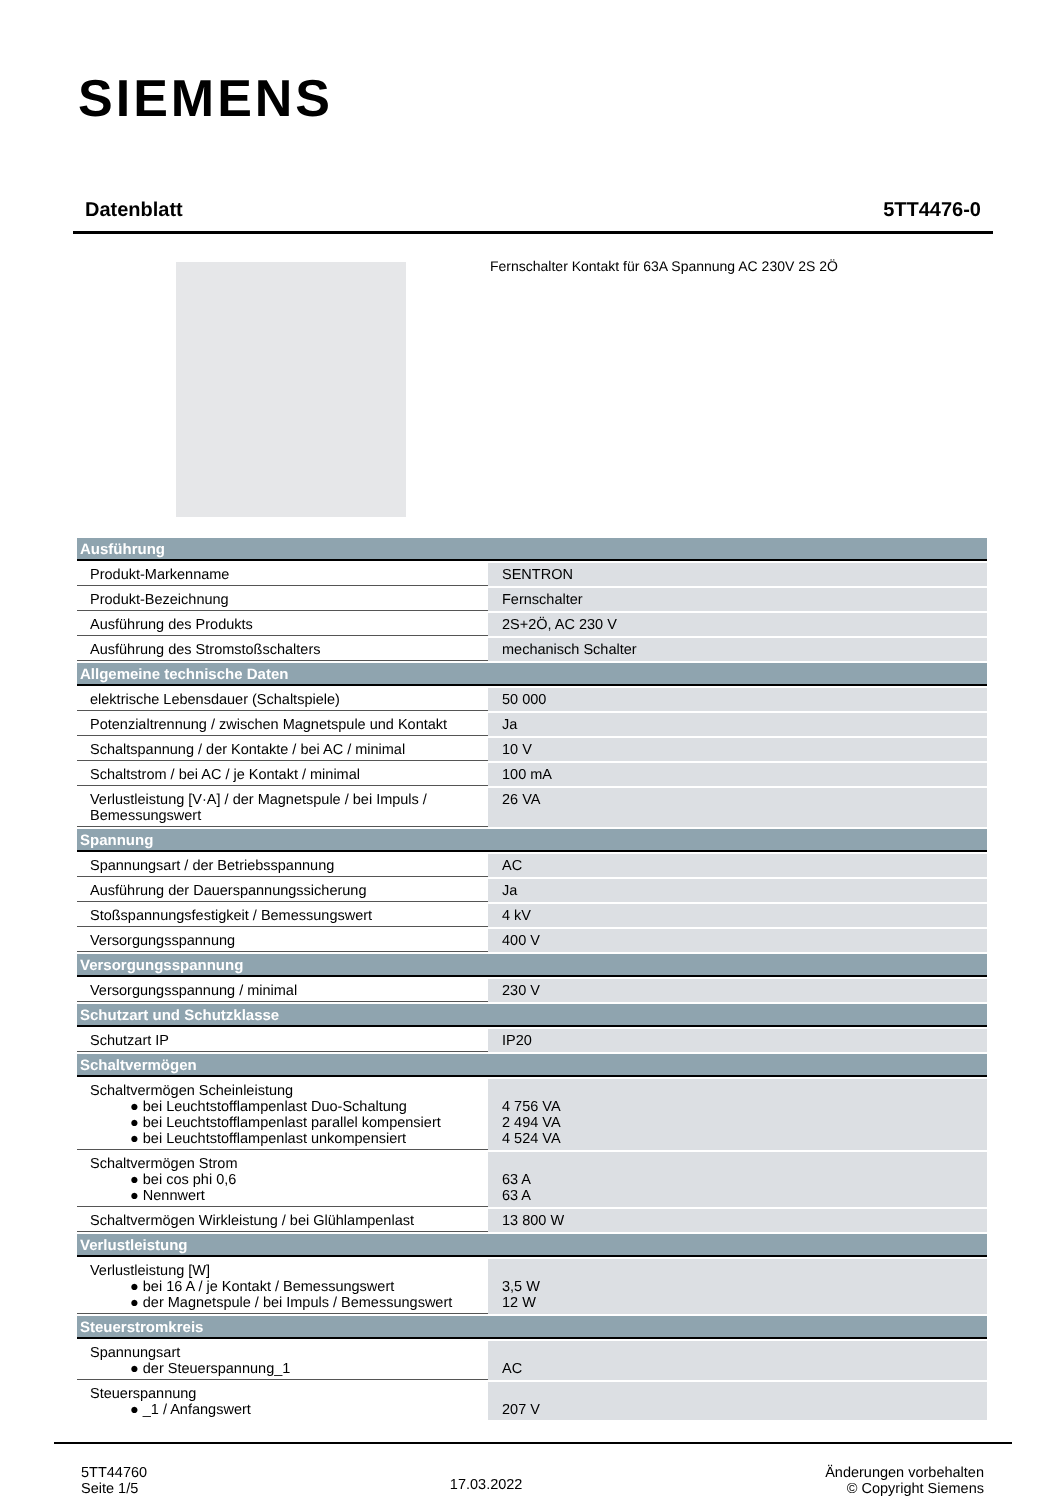SIEMENS
Datenblatt 5TT4476-0
Fernschalter Kontakt für 63A Spannung AC 230V 2S 2Ö
| Ausführung | |
| --- | --- |
| Produkt-Markenname | SENTRON |
| Produkt-Bezeichnung | Fernschalter |
| Ausführung des Produkts | 2S+2Ö, AC 230 V |
| Ausführung des Stromstoßschalters | mechanisch Schalter |
| Allgemeine technische Daten | |
| elektrische Lebensdauer (Schaltspiele) | 50 000 |
| Potenzialtrennung / zwischen Magnetspule und Kontakt | Ja |
| Schaltspannung / der Kontakte / bei AC / minimal | 10 V |
| Schaltstrom / bei AC / je Kontakt / minimal | 100 mA |
| Verlustleistung [V·A] / der Magnetspule / bei Impuls / Bemessungswert | 26 VA |
| Spannung | |
| Spannungsart / der Betriebsspannung | AC |
| Ausführung der Dauerspannungssicherung | Ja |
| Stoßspannungsfestigkeit / Bemessungswert | 4 kV |
| Versorgungsspannung | 400 V |
| Versorgungsspannung | |
| Versorgungsspannung / minimal | 230 V |
| Schutzart und Schutzklasse | |
| Schutzart IP | IP20 |
| Schaltvermögen | |
| Schaltvermögen Scheinleistung ● bei Leuchtstofflampenlast Duo-Schaltung ● bei Leuchtstofflampenlast parallel kompensiert ● bei Leuchtstofflampenlast unkompensiert | 4 756 VA 2 494 VA 4 524 VA |
| Schaltvermögen Strom ● bei cos phi 0,6 ● Nennwert | 63 A 63 A |
| Schaltvermögen Wirkleistung / bei Glühlampenlast | 13 800 W |
| Verlustleistung | |
| Verlustleistung [W] ● bei 16 A / je Kontakt / Bemessungswert ● der Magnetspule / bei Impuls / Bemessungswert | 3,5 W 12 W |
| Steuerstromkreis | |
| Spannungsart ● der Steuerspannung_1 | AC |
| Steuerspannung ● _1 / Anfangswert | 207 V |
5TT44760
Seite 1/5
17.03.2022
Änderungen vorbehalten
© Copyright Siemens